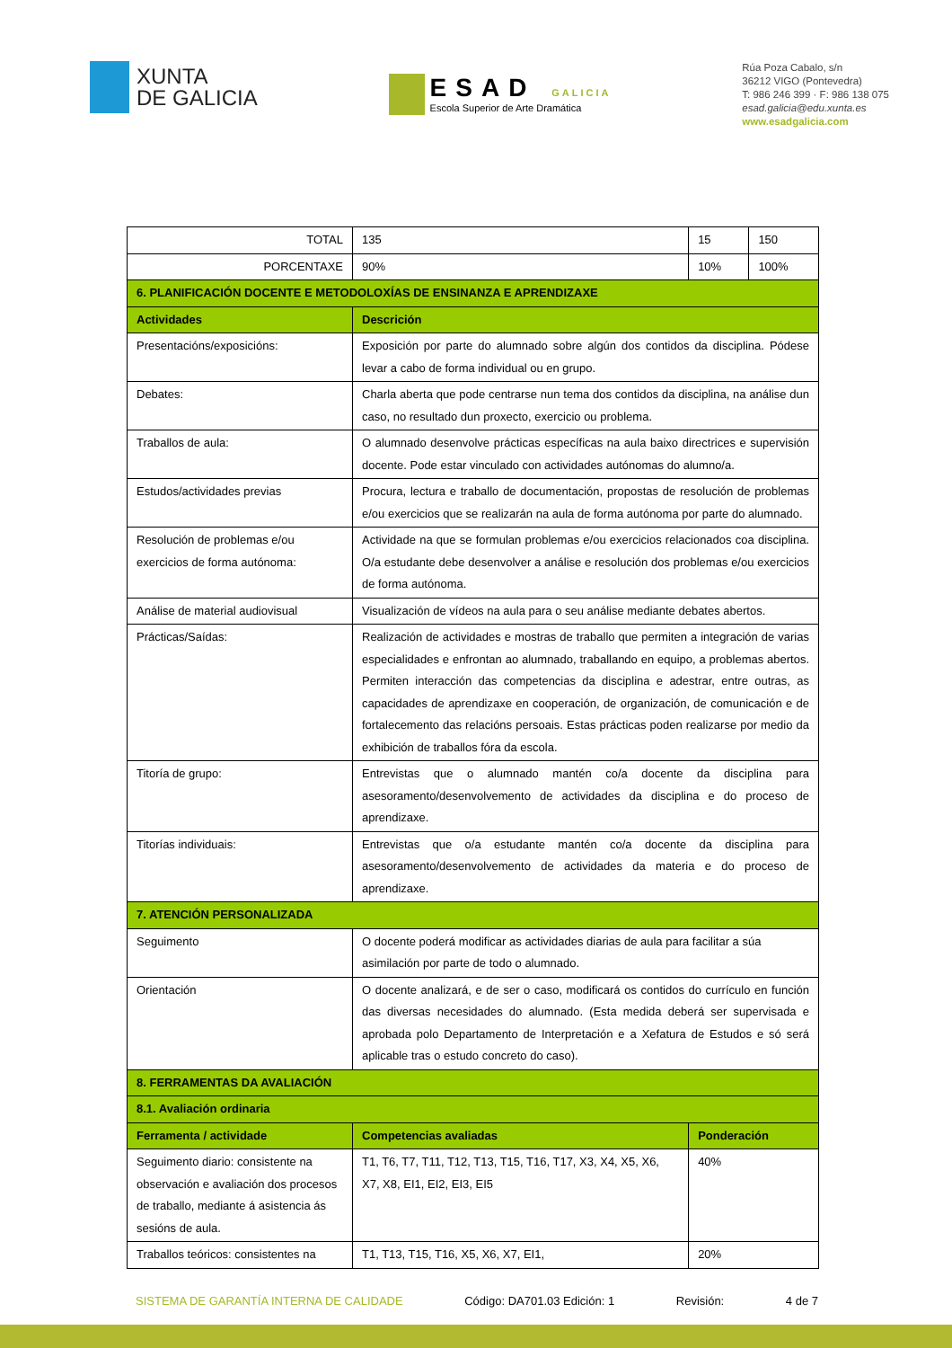XUNTA
DE GALICIA
ESAD GALICIA
Escola Superior de Arte Dramática
Rúa Poza Cabalo, s/n
36212 VIGO (Pontevedra)
T: 986 246 399 · F: 986 138 075
esad.galicia@edu.xunta.es
www.esadgalicia.com
| TOTAL | | 135 | 15 | 150 |
| PORCENTAXE | | 90% | 10% | 100% |
| 6. PLANIFICACIÓN DOCENTE E METODOLOXÍAS DE ENSINANZA E APRENDIZAXE | | | | |
| Actividades | Descrición | | | |
| Presentacións/exposicións: | Exposición por parte do alumnado sobre algún dos contidos da disciplina. Pódese levar a cabo de forma individual ou en grupo. | | | |
| Debates: | Charla aberta que pode centrarse nun tema dos contidos da disciplina, na análise dun caso, no resultado dun proxecto, exercicio ou problema. | | | |
| Traballos de aula: | O alumnado desenvolve prácticas específicas na aula baixo directrices e supervisión docente. Pode estar vinculado con actividades autónomas do alumno/a. | | | |
| Estudos/actividades previas | Procura, lectura e traballo de documentación, propostas de resolución de problemas e/ou exercicios que se realizarán na aula de forma autónoma por parte do alumnado. | | | |
| Resolución de problemas e/ou exercicios de forma autónoma: | Actividade na que se formulan problemas e/ou exercicios relacionados coa disciplina. O/a estudante debe desenvolver a análise e resolución dos problemas e/ou exercicios de forma autónoma. | | | |
| Análise de material audiovisual | Visualización de vídeos na aula para o seu análise mediante debates abertos. | | | |
| Prácticas/Saídas: | Realización de actividades e mostras de traballo que permiten a integración de varias especialidades e enfrontan ao alumnado, traballando en equipo, a problemas abertos. Permiten interacción das competencias da disciplina e adestrar, entre outras, as capacidades de aprendizaxe en cooperación, de organización, de comunicación e de fortalecemento das relacións persoais. Estas prácticas poden realizarse por medio da exhibición de traballos fóra da escola. | | | |
| Titoría de grupo: | Entrevistas que o alumnado mantén co/a docente da disciplina para asesoramento/desenvolvemento de actividades da disciplina e do proceso de aprendizaxe. | | | |
| Titorías individuais: | Entrevistas que o/a estudante mantén co/a docente da disciplina para asesoramento/desenvolvemento de actividades da materia e do proceso de aprendizaxe. | | | |
| 7. ATENCIÓN PERSONALIZADA | | | | |
| Seguimento | O docente poderá modificar as actividades diarias de aula para facilitar a súa asimilación por parte de todo o alumnado. | | | |
| Orientación | O docente analizará, e de ser o caso, modificará os contidos do currículo en función das diversas necesidades do alumnado. (Esta medida deberá ser supervisada e aprobada polo Departamento de Interpretación e a Xefatura de Estudos e só será aplicable tras o estudo concreto do caso). | | | |
| 8. FERRAMENTAS DA AVALIACIÓN | | | | |
| 8.1. Avaliación ordinaria | | | | |
| Ferramenta / actividade | Competencias avaliadas | | Ponderación | |
| Seguimento diario: consistente na observación e avaliación dos procesos de traballo, mediante á asistencia ás sesións de aula. | T1, T6, T7, T11, T12, T13, T15, T16, T17, X3, X4, X5, X6, X7, X8, EI1, EI2, EI3, EI5 | | 40% | |
| Traballos teóricos: consistentes na | T1, T13, T15, T16, X5, X6, X7, EI1, | | 20% | |
SISTEMA DE GARANTÍA INTERNA DE CALIDADE Código: DA701.03 Edición: 1 Revisión: 4 de 7